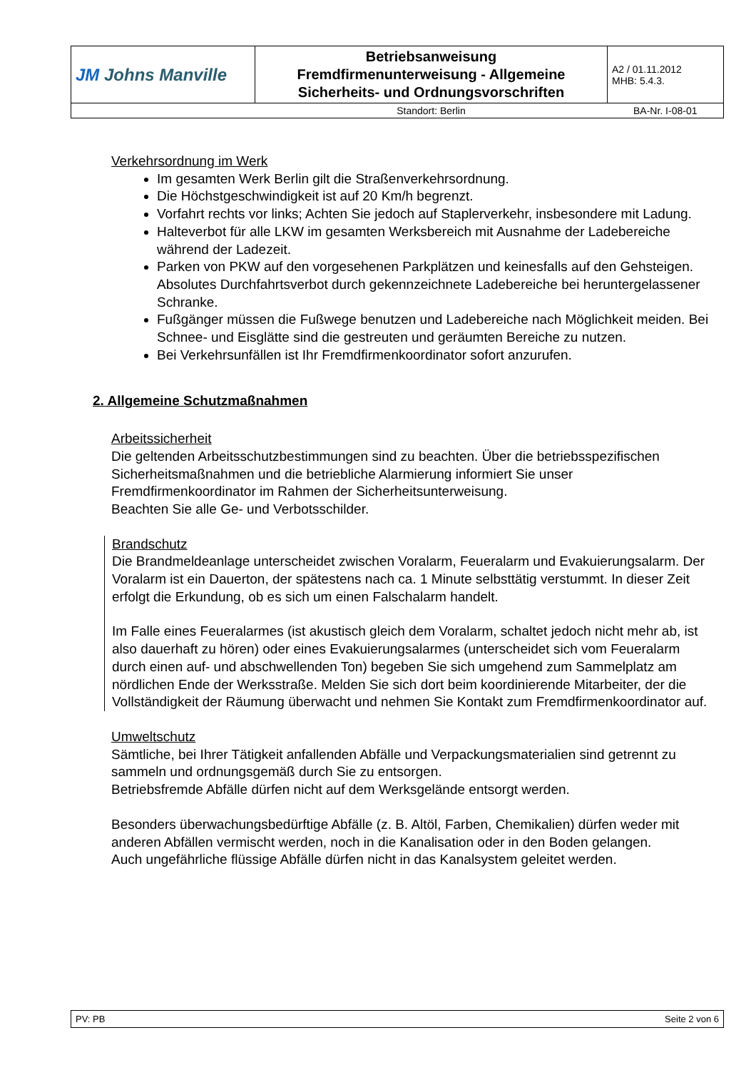| JM Johns Manville | Betriebsanweisung Fremdfirmenunterweisung - Allgemeine Sicherheits- und Ordnungsvorschriften | A2 / 01.11.2012 MHB: 5.4.3. |
| | Standort: Berlin | BA-Nr. I-08-01 |
Verkehrsordnung im Werk
Im gesamten Werk Berlin gilt die Straßenverkehrsordnung.
Die Höchstgeschwindigkeit ist auf 20 Km/h begrenzt.
Vorfahrt rechts vor links; Achten Sie jedoch auf Staplerverkehr, insbesondere mit Ladung.
Halteverbot für alle LKW im gesamten Werksbereich mit Ausnahme der Ladebereiche während der Ladezeit.
Parken von PKW auf den vorgesehenen Parkplätzen und keinesfalls auf den Gehsteigen. Absolutes Durchfahrtsverbot durch gekennzeichnete Ladebereiche bei heruntergelassener Schranke.
Fußgänger müssen die Fußwege benutzen und Ladebereiche nach Möglichkeit meiden. Bei Schnee- und Eisglätte sind die gestreuten und geräumten Bereiche zu nutzen.
Bei Verkehrsunfällen ist Ihr Fremdfirmenkoordinator sofort anzurufen.
2. Allgemeine Schutzmaßnahmen
Arbeitssicherheit
Die geltenden Arbeitsschutzbestimmungen sind zu beachten. Über die betriebsspezifischen Sicherheitsmaßnahmen und die betriebliche Alarmierung informiert Sie unser Fremdfirmenkoordinator im Rahmen der Sicherheitsunterweisung.
Beachten Sie alle Ge- und Verbotsschilder.
Brandschutz
Die Brandmeldeanlage unterscheidet zwischen Voralarm, Feueralarm und Evakuierungsalarm. Der Voralarm ist ein Dauerton, der spätestens nach ca. 1 Minute selbsttätig verstummt. In dieser Zeit erfolgt die Erkundung, ob es sich um einen Falschalarm handelt.
Im Falle eines Feueralarmes (ist akustisch gleich dem Voralarm, schaltet jedoch nicht mehr ab, ist also dauerhaft zu hören) oder eines Evakuierungsalarmes (unterscheidet sich vom Feueralarm durch einen auf- und abschwellenden Ton) begeben Sie sich umgehend zum Sammelplatz am nördlichen Ende der Werksstraße. Melden Sie sich dort beim koordinierende Mitarbeiter, der die Vollständigkeit der Räumung überwacht und nehmen Sie Kontakt zum Fremdfirmenkoordinator auf.
Umweltschutz
Sämtliche, bei Ihrer Tätigkeit anfallenden Abfälle und Verpackungsmaterialien sind getrennt zu sammeln und ordnungsgemäß durch Sie zu entsorgen.
Betriebsfremde Abfälle dürfen nicht auf dem Werksgelände entsorgt werden.
Besonders überwachungsbedürftige Abfälle (z. B. Altöl, Farben, Chemikalien) dürfen weder mit anderen Abfällen vermischt werden, noch in die Kanalisation oder in den Boden gelangen.
Auch ungefährliche flüssige Abfälle dürfen nicht in das Kanalsystem geleitet werden.
PV: PB Seite 2 von 6